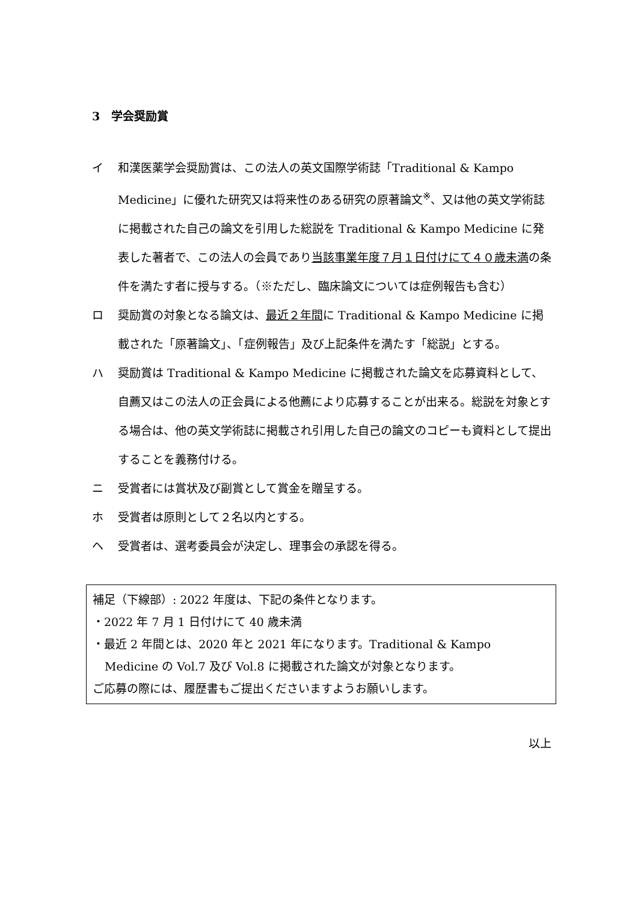3　学会奨励賞
イ 和漢医薬学会奨励賞は、この法人の英文国際学術誌「Traditional & Kampo Medicine」に優れた研究又は将来性のある研究の原著論文<sup>※</sup>、又は他の英文学術誌に掲載された自己の論文を引用した総説を Traditional & Kampo Medicine に発表した著者で、この法人の会員であり当該事業年度７月１日付けにて４０歳未満の条件を満たす者に授与する。（※ただし、臨床論文については症例報告も含む）
ロ 奨励賞の対象となる論文は、最近２年間に Traditional & Kampo Medicine に掲載された「原著論文」、「症例報告」及び上記条件を満たす「総説」とする。
ハ 奨励賞は Traditional & Kampo Medicine に掲載された論文を応募資料として、自薦又はこの法人の正会員による他薦により応募することが出来る。総説を対象とする場合は、他の英文学術誌に掲載され引用した自己の論文のコピーも資料として提出することを義務付ける。
ニ 受賞者には賞状及び副賞として賞金を贈呈する。
ホ 受賞者は原則として２名以内とする。
ヘ 受賞者は、選考委員会が決定し、理事会の承認を得る。
補足（下線部）: 2022 年度は、下記の条件となります。
・2022 年 7 月 1 日付けにて 40 歳未満
・最近 2 年間とは、2020 年と 2021 年になります。Traditional & Kampo
Medicine の Vol.7 及び Vol.8 に掲載された論文が対象となります。
ご応募の際には、履歴書もご提出くださいますようお願いします。
以上